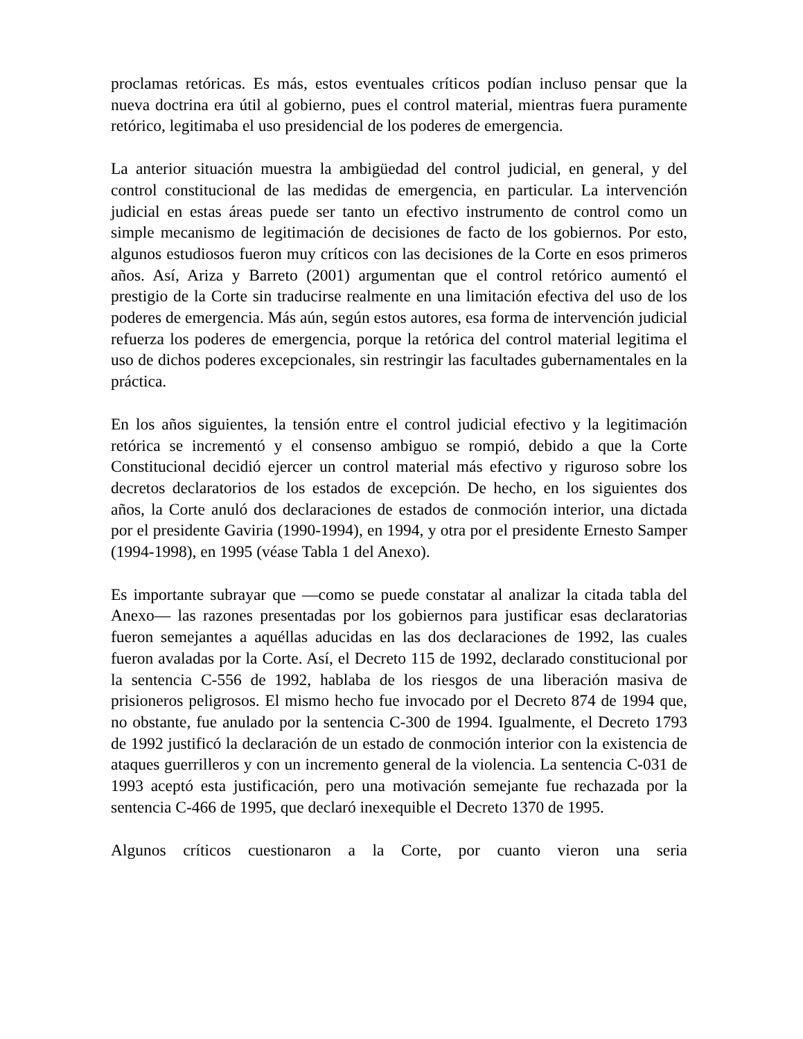proclamas retóricas. Es más, estos eventuales críticos podían incluso pensar que la nueva doctrina era útil al gobierno, pues el control material, mientras fuera puramente retórico, legitimaba el uso presidencial de los poderes de emergencia.
La anterior situación muestra la ambigüedad del control judicial, en general, y del control constitucional de las medidas de emergencia, en particular. La intervención judicial en estas áreas puede ser tanto un efectivo instrumento de control como un simple mecanismo de legitimación de decisiones de facto de los gobiernos. Por esto, algunos estudiosos fueron muy críticos con las decisiones de la Corte en esos primeros años. Así, Ariza y Barreto (2001) argumentan que el control retórico aumentó el prestigio de la Corte sin traducirse realmente en una limitación efectiva del uso de los poderes de emergencia. Más aún, según estos autores, esa forma de intervención judicial refuerza los poderes de emergencia, porque la retórica del control material legitima el uso de dichos poderes excepcionales, sin restringir las facultades gubernamentales en la práctica.
En los años siguientes, la tensión entre el control judicial efectivo y la legitimación retórica se incrementó y el consenso ambiguo se rompió, debido a que la Corte Constitucional decidió ejercer un control material más efectivo y riguroso sobre los decretos declaratorios de los estados de excepción. De hecho, en los siguientes dos años, la Corte anuló dos declaraciones de estados de conmoción interior, una dictada por el presidente Gaviria (1990-1994), en 1994, y otra por el presidente Ernesto Samper (1994-1998), en 1995 (véase Tabla 1 del Anexo).
Es importante subrayar que —como se puede constatar al analizar la citada tabla del Anexo— las razones presentadas por los gobiernos para justificar esas declaratorias fueron semejantes a aquéllas aducidas en las dos declaraciones de 1992, las cuales fueron avaladas por la Corte. Así, el Decreto 115 de 1992, declarado constitucional por la sentencia C-556 de 1992, hablaba de los riesgos de una liberación masiva de prisioneros peligrosos. El mismo hecho fue invocado por el Decreto 874 de 1994 que, no obstante, fue anulado por la sentencia C-300 de 1994. Igualmente, el Decreto 1793 de 1992 justificó la declaración de un estado de conmoción interior con la existencia de ataques guerrilleros y con un incremento general de la violencia. La sentencia C-031 de 1993 aceptó esta justificación, pero una motivación semejante fue rechazada por la sentencia C-466 de 1995, que declaró inexequible el Decreto 1370 de 1995.
Algunos críticos cuestionaron a la Corte, por cuanto vieron una seria